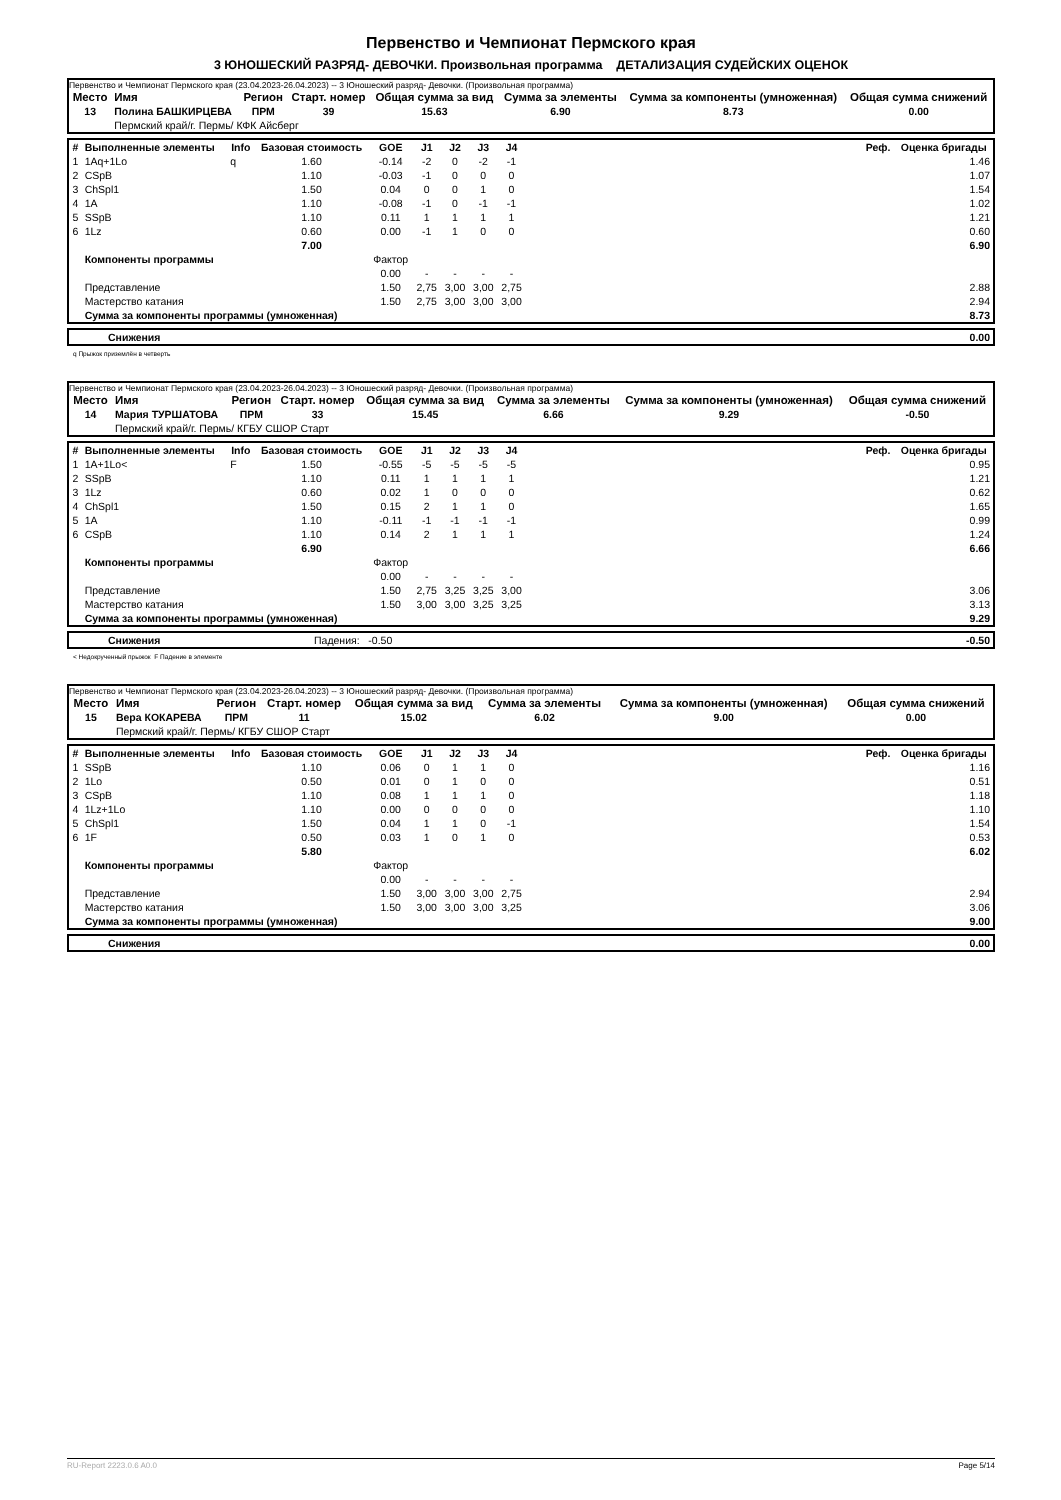Первенство и Чемпионат Пермского края
3 ЮНОШЕСКИЙ РАЗРЯД- ДЕВОЧКИ. Произвольная программа ДЕТАЛИЗАЦИЯ СУДЕЙСКИХ ОЦЕНОК
Первенство и Чемпионат Пермского края (23.04.2023-26.04.2023) -- 3 Юношеский разряд- Девочки. (Произвольная программа)
| Место | Имя | Регион | Старт. номер | Общая сумма за вид | Сумма за элементы | Сумма за компоненты (умноженная) | Общая сумма снижений |
| --- | --- | --- | --- | --- | --- | --- | --- |
| 13 | Полина БАШКИРЦЕВА | ПРМ | 39 | 15.63 | 6.90 | 8.73 | 0.00 |
| | Пермский край/г. Пермь/ КФК Айсберг | | | | | | |
| # | Выполненные элементы | Info | Базовая стоимость | GOE | J1 | J2 | J3 | J4 | | Реф. | Оценка бригады |
| --- | --- | --- | --- | --- | --- | --- | --- | --- | --- | --- | --- |
| 1 | 1Aq+1Lo | q | 1.60 | -0.14 | -2 | 0 | -2 | -1 | | | 1.46 |
| 2 | CSpB | | 1.10 | -0.03 | -1 | 0 | 0 | 0 | | | 1.07 |
| 3 | ChSpl1 | | 1.50 | 0.04 | 0 | 0 | 1 | 0 | | | 1.54 |
| 4 | 1A | | 1.10 | -0.08 | -1 | 0 | -1 | -1 | | | 1.02 |
| 5 | SSpB | | 1.10 | 0.11 | 1 | 1 | 1 | 1 | | | 1.21 |
| 6 | 1Lz | | 0.60 | 0.00 | -1 | 1 | 0 | 0 | | | 0.60 |
| | | | 7.00 | | | | | | | | 6.90 |
| | Компоненты программы | | | Фактор | | | | | | | |
| | | | | 0.00 | - | - | - | - | | | |
| | Представление | | | 1.50 | 2,75 | 3,00 | 3,00 | 2,75 | | | 2.88 |
| | Мастерство катания | | | 1.50 | 2,75 | 3,00 | 3,00 | 3,00 | | | 2.94 |
| | Сумма за компоненты программы (умноженная) | | | | | | | | | | 8.73 |
| | Снижения | 0.00 |
q Прыжок приземлён в четверть
Первенство и Чемпионат Пермского края (23.04.2023-26.04.2023) -- 3 Юношеский разряд- Девочки. (Произвольная программа)
| Место | Имя | Регион | Старт. номер | Общая сумма за вид | Сумма за элементы | Сумма за компоненты (умноженная) | Общая сумма снижений |
| --- | --- | --- | --- | --- | --- | --- | --- |
| 14 | Мария ТУРШАТОВА | ПРМ | 33 | 15.45 | 6.66 | 9.29 | -0.50 |
| | Пермский край/г. Пермь/ КГБУ СШОР Старт | | | | | | |
| # | Выполненные элементы | Info | Базовая стоимость | GOE | J1 | J2 | J3 | J4 | | Реф. | Оценка бригады |
| --- | --- | --- | --- | --- | --- | --- | --- | --- | --- | --- | --- |
| 1 | 1A+1Lo< | F | 1.50 | -0.55 | -5 | -5 | -5 | -5 | | | 0.95 |
| 2 | SSpB | | 1.10 | 0.11 | 1 | 1 | 1 | 1 | | | 1.21 |
| 3 | 1Lz | | 0.60 | 0.02 | 1 | 0 | 0 | 0 | | | 0.62 |
| 4 | ChSpl1 | | 1.50 | 0.15 | 2 | 1 | 1 | 0 | | | 1.65 |
| 5 | 1A | | 1.10 | -0.11 | -1 | -1 | -1 | -1 | | | 0.99 |
| 6 | CSpB | | 1.10 | 0.14 | 2 | 1 | 1 | 1 | | | 1.24 |
| | | | 6.90 | | | | | | | | 6.66 |
| | Компоненты программы | | | Фактор | | | | | | | |
| | | | | 0.00 | - | - | - | - | | | |
| | Представление | | | 1.50 | 2,75 | 3,25 | 3,25 | 3,00 | | | 3.06 |
| | Мастерство катания | | | 1.50 | 3,00 | 3,00 | 3,25 | 3,25 | | | 3.13 |
| | Сумма за компоненты программы (умноженная) | | | | | | | | | | 9.29 |
| | Снижения | Падения: -0.50 | -0.50 |
< Недокрученный прыжок F Падение в элементе
Первенство и Чемпионат Пермского края (23.04.2023-26.04.2023) -- 3 Юношеский разряд- Девочки. (Произвольная программа)
| Место | Имя | Регион | Старт. номер | Общая сумма за вид | Сумма за элементы | Сумма за компоненты (умноженная) | Общая сумма снижений |
| --- | --- | --- | --- | --- | --- | --- | --- |
| 15 | Вера КОКАРЕВА | ПРМ | 11 | 15.02 | 6.02 | 9.00 | 0.00 |
| | Пермский край/г. Пермь/ КГБУ СШОР Старт | | | | | | |
| # | Выполненные элементы | Info | Базовая стоимость | GOE | J1 | J2 | J3 | J4 | | Реф. | Оценка бригады |
| --- | --- | --- | --- | --- | --- | --- | --- | --- | --- | --- | --- |
| 1 | SSpB | | 1.10 | 0.06 | 0 | 1 | 1 | 0 | | | 1.16 |
| 2 | 1Lo | | 0.50 | 0.01 | 0 | 1 | 0 | 0 | | | 0.51 |
| 3 | CSpB | | 1.10 | 0.08 | 1 | 1 | 1 | 0 | | | 1.18 |
| 4 | 1Lz+1Lo | | 1.10 | 0.00 | 0 | 0 | 0 | 0 | | | 1.10 |
| 5 | ChSpl1 | | 1.50 | 0.04 | 1 | 1 | 0 | -1 | | | 1.54 |
| 6 | 1F | | 0.50 | 0.03 | 1 | 0 | 1 | 0 | | | 0.53 |
| | | | 5.80 | | | | | | | | 6.02 |
| | Компоненты программы | | | Фактор | | | | | | | |
| | | | | 0.00 | - | - | - | - | | | |
| | Представление | | | 1.50 | 3,00 | 3,00 | 3,00 | 2,75 | | | 2.94 |
| | Мастерство катания | | | 1.50 | 3,00 | 3,00 | 3,00 | 3,25 | | | 3.06 |
| | Сумма за компоненты программы (умноженная) | | | | | | | | | | 9.00 |
| | Снижения | 0.00 |
RU-Report 2223.0.6 A0.0 Page 5/14